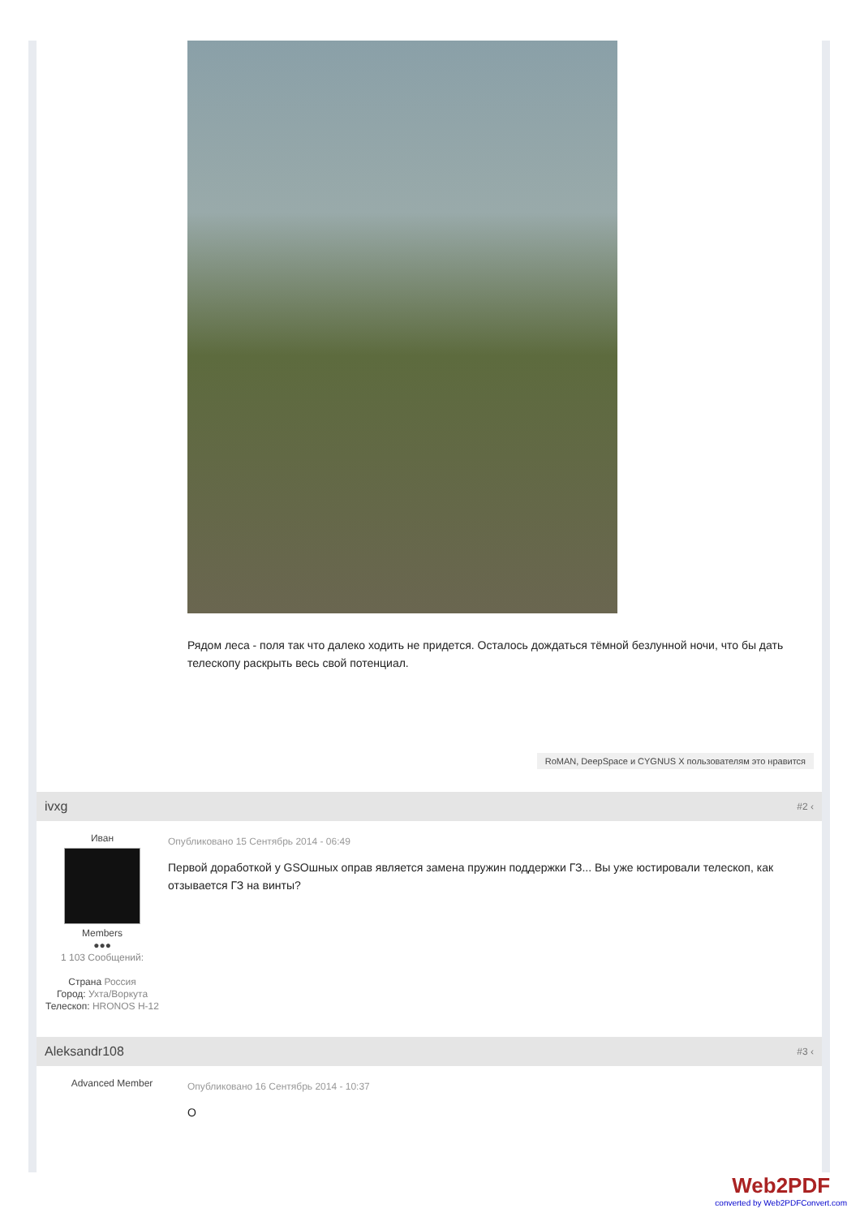Рядом леса - поля так что далеко ходить не придется. Осталось дождаться тёмной безлунной ночи, что бы дать телескопу раскрыть весь свой потенциал.
RoMAN, DeepSpace и CYGNUS X пользователям это нравится
ivxg #2 ‹
Иван
Members
●●●
1 103 Сообщений:
Страна Россия
Город: Ухта/Воркута
Телескоп: HRONOS H-12
Опубликовано 15 Сентябрь 2014 - 06:49
Первой доработкой у GSOшных оправ является замена пружин поддержки ГЗ... Вы уже юстировали телескоп, как отзывается ГЗ на винты?
Aleksandr108 #3 ‹
Advanced Member
Опубликовано 16 Сентябрь 2014 - 10:37
О
Web2PDF
converted by Web2PDFConvert.com